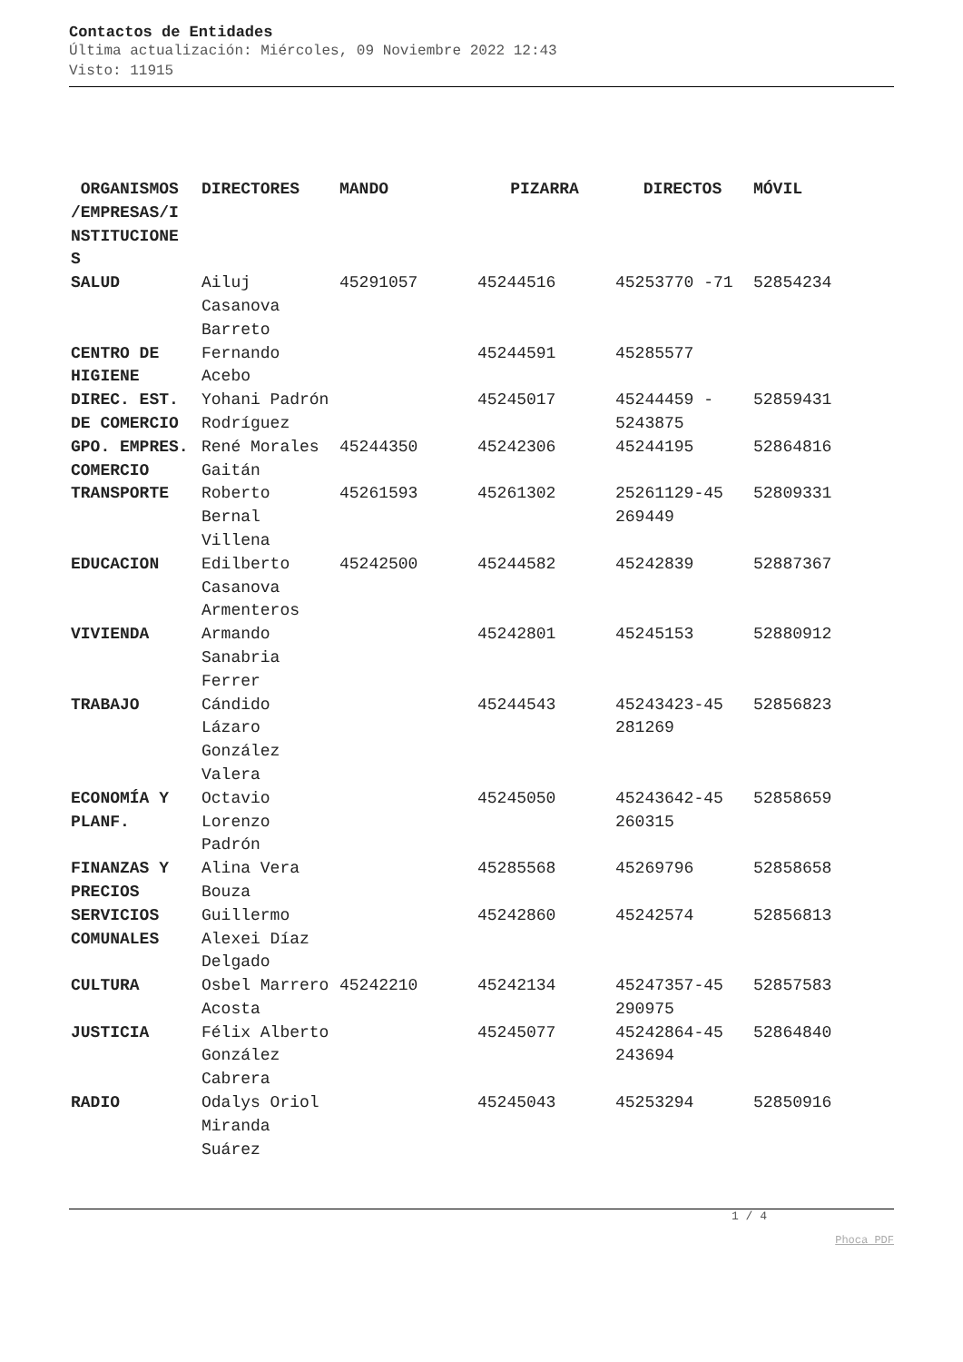Contactos de Entidades
Última actualización: Miércoles, 09 Noviembre 2022 12:43
Visto: 11915
| ORGANISMOS /EMPRESAS/I NSTITUCIONE S | DIRECTORES | MANDO | PIZARRA | DIRECTOS | MÓVIL |
| --- | --- | --- | --- | --- | --- |
| SALUD | Ailuj Casanova Barreto | 45291057 | 45244516 | 45253770 -71 | 52854234 |
| CENTRO DE HIGIENE | Fernando Acebo | | 45244591 | 45285577 | |
| DIREC. EST. DE COMERCIO | Yohani Padrón Rodríguez | | 45245017 | 45244459 - 5243875 | 52859431 |
| GPO. EMPRES. COMERCIO | René Morales Gaitán | 45244350 | 45242306 | 45244195 | 52864816 |
| TRANSPORTE | Roberto Bernal Villena | 45261593 | 45261302 | 25261129-45 269449 | 52809331 |
| EDUCACION | Edilberto Casanova Armenteros | 45242500 | 45244582 | 45242839 | 52887367 |
| VIVIENDA | Armando Sanabria Ferrer | | 45242801 | 45245153 | 52880912 |
| TRABAJO | Cándido Lázaro González Valera | | 45244543 | 45243423-45 281269 | 52856823 |
| ECONOMÍA Y PLANF. | Octavio Lorenzo Padrón | | 45245050 | 45243642-45 260315 | 52858659 |
| FINANZAS Y PRECIOS | Alina Vera Bouza | | 45285568 | 45269796 | 52858658 |
| SERVICIOS COMUNALES | Guillermo Alexei Díaz Delgado | | 45242860 | 45242574 | 52856813 |
| CULTURA | Osbel Marrero Acosta | 45242210 | 45242134 | 45247357-45 290975 | 52857583 |
| JUSTICIA | Félix Alberto González Cabrera | | 45245077 | 45242864-45 243694 | 52864840 |
| RADIO | Odalys Oriol Miranda Suárez | | 45245043 | 45253294 | 52850916 |
1 / 4
Phoca PDF